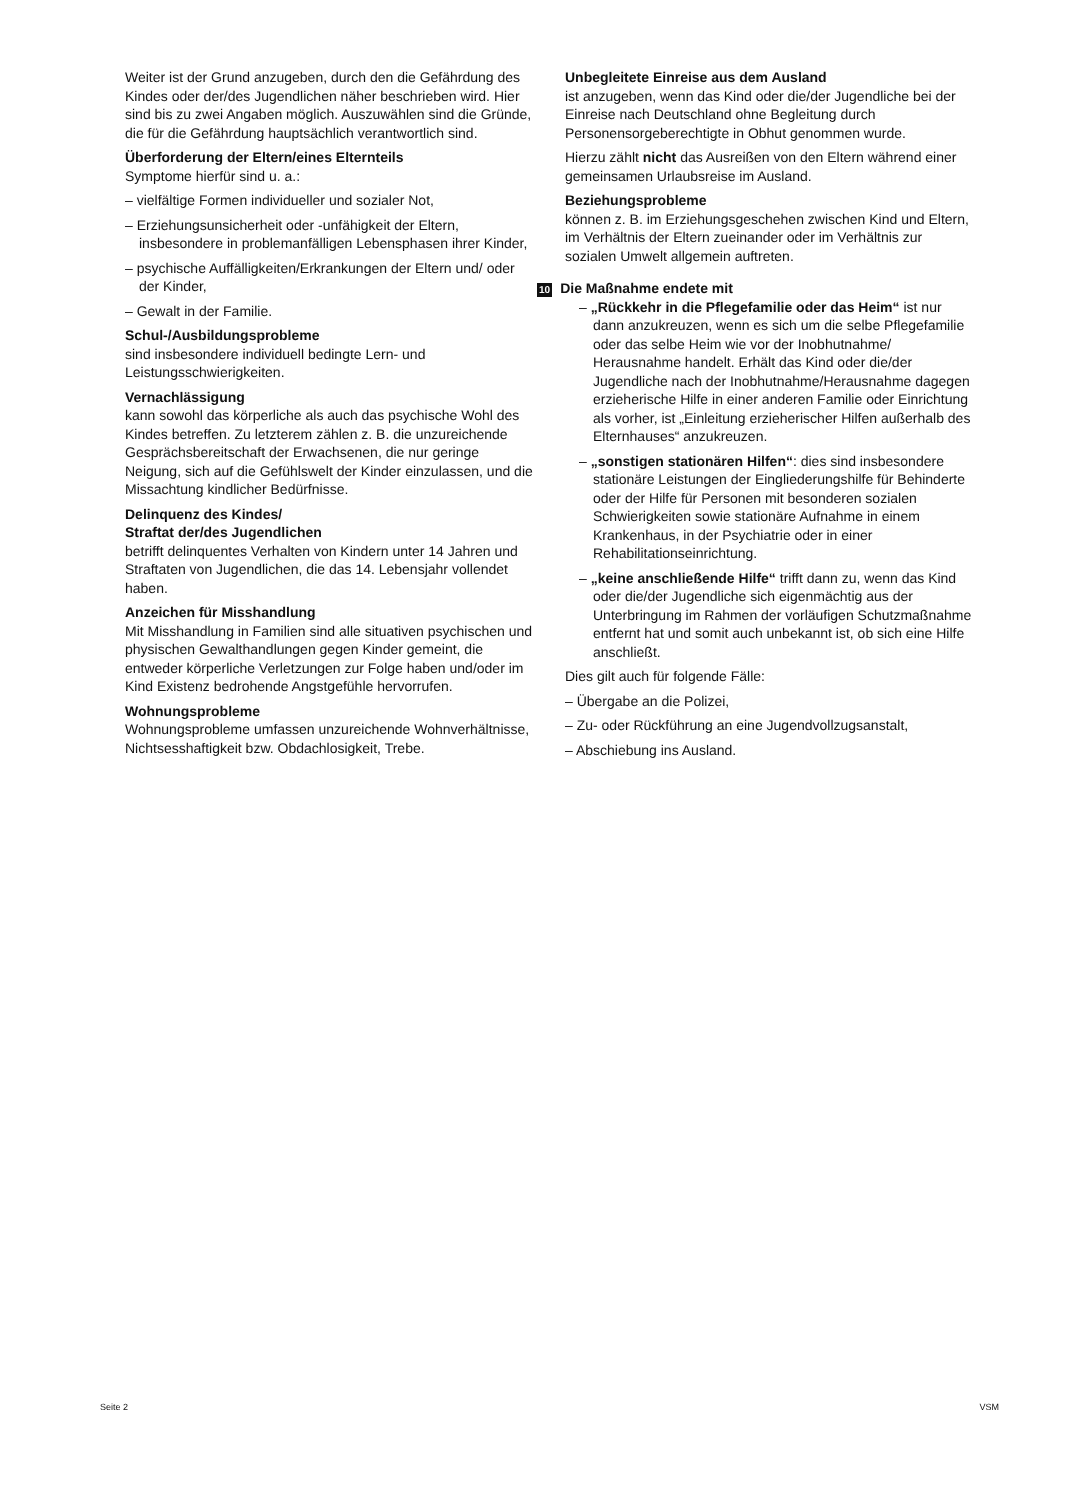Weiter ist der Grund anzugeben, durch den die Gefährdung des Kindes oder der/des Jugendlichen näher beschrieben wird. Hier sind bis zu zwei Angaben möglich. Auszuwählen sind die Gründe, die für die Gefährdung hauptsächlich verantwortlich sind.
Überforderung der Eltern/eines Elternteils
Symptome hierfür sind u. a.:
– vielfältige Formen individueller und sozialer Not,
– Erziehungsunsicherheit oder -unfähigkeit der Eltern, insbesondere in problemanfälligen Lebensphasen ihrer Kinder,
– psychische Auffälligkeiten/Erkrankungen der Eltern und/ oder der Kinder,
– Gewalt in der Familie.
Schul-/Ausbildungsprobleme
sind insbesondere individuell bedingte Lern- und Leistungsschwierigkeiten.
Vernachlässigung
kann sowohl das körperliche als auch das psychische Wohl des Kindes betreffen. Zu letzterem zählen z. B. die unzureichende Gesprächsbereitschaft der Erwachsenen, die nur geringe Neigung, sich auf die Gefühlswelt der Kinder einzulassen, und die Missachtung kindlicher Bedürfnisse.
Delinquenz des Kindes/
Straftat der/des Jugendlichen
betrifft delinquentes Verhalten von Kindern unter 14 Jahren und Straftaten von Jugendlichen, die das 14. Lebensjahr vollendet haben.
Anzeichen für Misshandlung
Mit Misshandlung in Familien sind alle situativen psychischen und physischen Gewalthandlungen gegen Kinder gemeint, die entweder körperliche Verletzungen zur Folge haben und/oder im Kind Existenz bedrohende Angstgefühle hervorrufen.
Wohnungsprobleme
Wohnungsprobleme umfassen unzureichende Wohnverhältnisse, Nichtsesshaftigkeit bzw. Obdachlosigkeit, Trebe.
Unbegleitete Einreise aus dem Ausland
ist anzugeben, wenn das Kind oder die/der Jugendliche bei der Einreise nach Deutschland ohne Begleitung durch Personensorgeberechtigte in Obhut genommen wurde.
Hierzu zählt nicht das Ausreißen von den Eltern während einer gemeinsamen Urlaubsreise im Ausland.
Beziehungsprobleme
können z. B. im Erziehungsgeschehen zwischen Kind und Eltern, im Verhältnis der Eltern zueinander oder im Verhältnis zur sozialen Umwelt allgemein auftreten.
10 Die Maßnahme endete mit
– „Rückkehr in die Pflegefamilie oder das Heim“ ist nur dann anzukreuzen, wenn es sich um die selbe Pflegefamilie oder das selbe Heim wie vor der Inobhutnahme/ Herausnahme handelt. Erhält das Kind oder die/der Jugendliche nach der Inobhutnahme/Herausnahme dagegen erzieherische Hilfe in einer anderen Familie oder Einrichtung als vorher, ist „Einleitung erzieherischer Hilfen außerhalb des Elternhauses“ anzukreuzen.
– „sonstigen stationären Hilfen“: dies sind insbesondere stationäre Leistungen der Eingliederungshilfe für Behinderte oder der Hilfe für Personen mit besonderen sozialen Schwierigkeiten sowie stationäre Aufnahme in einem Krankenhaus, in der Psychiatrie oder in einer Rehabilitationseinrichtung.
– „keine anschließende Hilfe“ trifft dann zu, wenn das Kind oder die/der Jugendliche sich eigenmächtig aus der Unterbringung im Rahmen der vorläufigen Schutzmaßnahme entfernt hat und somit auch unbekannt ist, ob sich eine Hilfe anschließt.
Dies gilt auch für folgende Fälle:
– Übergabe an die Polizei,
– Zu- oder Rückführung an eine Jugendvollzugsanstalt,
– Abschiebung ins Ausland.
Seite 2 VSM